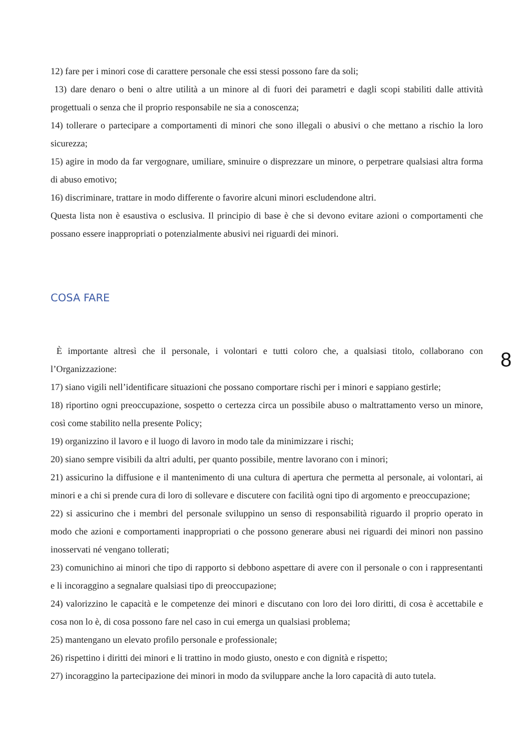12) fare per i minori cose di carattere personale che essi stessi possono fare da soli;
13) dare denaro o beni o altre utilità a un minore al di fuori dei parametri e dagli scopi stabiliti dalle attività progettuali o senza che il proprio responsabile ne sia a conoscenza;
14) tollerare o partecipare a comportamenti di minori che sono illegali o abusivi o che mettano a rischio la loro sicurezza;
15) agire in modo da far vergognare, umiliare, sminuire o disprezzare un minore, o perpetrare qualsiasi altra forma di abuso emotivo;
16) discriminare, trattare in modo differente o favorire alcuni minori escludendone altri.
Questa lista non è esaustiva o esclusiva. Il principio di base è che si devono evitare azioni o comportamenti che possano essere inappropriati o potenzialmente abusivi nei riguardi dei minori.
COSA FARE
È importante altresì che il personale, i volontari e tutti coloro che, a qualsiasi titolo, collaborano con l’Organizzazione:
17) siano vigili nell’identificare situazioni che possano comportare rischi per i minori e sappiano gestirle;
18) riportino ogni preoccupazione, sospetto o certezza circa un possibile abuso o maltrattamento verso un minore, così come stabilito nella presente Policy;
19) organizzino il lavoro e il luogo di lavoro in modo tale da minimizzare i rischi;
20) siano sempre visibili da altri adulti, per quanto possibile, mentre lavorano con i minori;
21) assicurino la diffusione e il mantenimento di una cultura di apertura che permetta al personale, ai volontari, ai minori e a chi si prende cura di loro di sollevare e discutere con facilità ogni tipo di argomento e preoccupazione;
22) si assicurino che i membri del personale sviluppino un senso di responsabilità riguardo il proprio operato in modo che azioni e comportamenti inappropriati o che possono generare abusi nei riguardi dei minori non passino inosservati né vengano tollerati;
23) comunichino ai minori che tipo di rapporto si debbono aspettare di avere con il personale o con i rappresentanti e li incoraggino a segnalare qualsiasi tipo di preoccupazione;
24) valorizzino le capacità e le competenze dei minori e discutano con loro dei loro diritti, di cosa è accettabile e cosa non lo è, di cosa possono fare nel caso in cui emerga un qualsiasi problema;
25) mantengano un elevato profilo personale e professionale;
26) rispettino i diritti dei minori e li trattino in modo giusto, onesto e con dignità e rispetto;
27) incoraggino la partecipazione dei minori in modo da sviluppare anche la loro capacità di auto tutela.
8